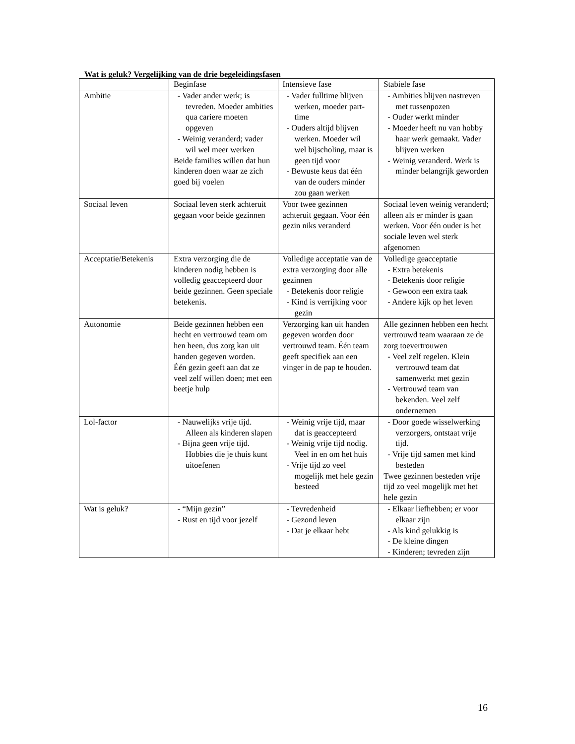Wat is geluk? Vergelijking van de drie begeleidingsfasen
| | Beginfase | Intensieve fase | Stabiele fase |
| --- | --- | --- | --- |
| Ambitie | - Vader ander werk; is tevreden. Moeder ambities qua cariere moeten opgeven - Weinig veranderd; vader wil wel meer werken Beide families willen dat hun kinderen doen waar ze zich goed bij voelen | - Vader fulltime blijven werken, moeder part-time - Ouders altijd blijven werken. Moeder wil wel bijscholing, maar is geen tijd voor - Bewuste keus dat één van de ouders minder zou gaan werken | - Ambities blijven nastreven met tussenpozen - Ouder werkt minder - Moeder heeft nu van hobby haar werk gemaakt. Vader blijven werken - Weinig veranderd. Werk is minder belangrijk geworden |
| Sociaal leven | Sociaal leven sterk achteruit gegaan voor beide gezinnen | Voor twee gezinnen achteruit gegaan. Voor één gezin niks veranderd | Sociaal leven weinig veranderd; alleen als er minder is gaan werken. Voor één ouder is het sociale leven wel sterk afgenomen |
| Acceptatie/Betekenis | Extra verzorging die de kinderen nodig hebben is volledig geaccepteerd door beide gezinnen. Geen speciale betekenis. | Volledige acceptatie van de extra verzorging door alle gezinnen - Betekenis door religie - Kind is verrijking voor gezin | Volledige geacceptatie - Extra betekenis - Betekenis door religie - Gewoon een extra taak - Andere kijk op het leven |
| Autonomie | Beide gezinnen hebben een hecht en vertrouwd team om hen heen, dus zorg kan uit handen gegeven worden. Één gezin geeft aan dat ze veel zelf willen doen; met een beetje hulp | Verzorging kan uit handen gegeven worden door vertrouwd team. Één team geeft specifiek aan een vinger in de pap te houden. | Alle gezinnen hebben een hecht vertrouwd team waaraan ze de zorg toevertrouwen - Veel zelf regelen. Klein vertrouwd team dat samenwerkt met gezin - Vertrouwd team van bekenden. Veel zelf ondernemen |
| Lol-factor | - Nauwelijks vrije tijd. Alleen als kinderen slapen - Bijna geen vrije tijd. Hobbies die je thuis kunt uitoefenen | - Weinig vrije tijd, maar dat is geaccepteerd - Weinig vrije tijd nodig. Veel in en om het huis - Vrije tijd zo veel mogelijk met hele gezin besteed | - Door goede wisselwerking verzorgers, ontstaat vrije tijd. - Vrije tijd samen met kind besteden Twee gezinnen besteden vrije tijd zo veel mogelijk met het hele gezin |
| Wat is geluk? | - “Mijn gezin” - Rust en tijd voor jezelf | - Tevredenheid - Gezond leven - Dat je elkaar hebt | - Elkaar liefhebben; er voor elkaar zijn - Als kind gelukkig is - De kleine dingen - Kinderen; tevreden zijn |
16